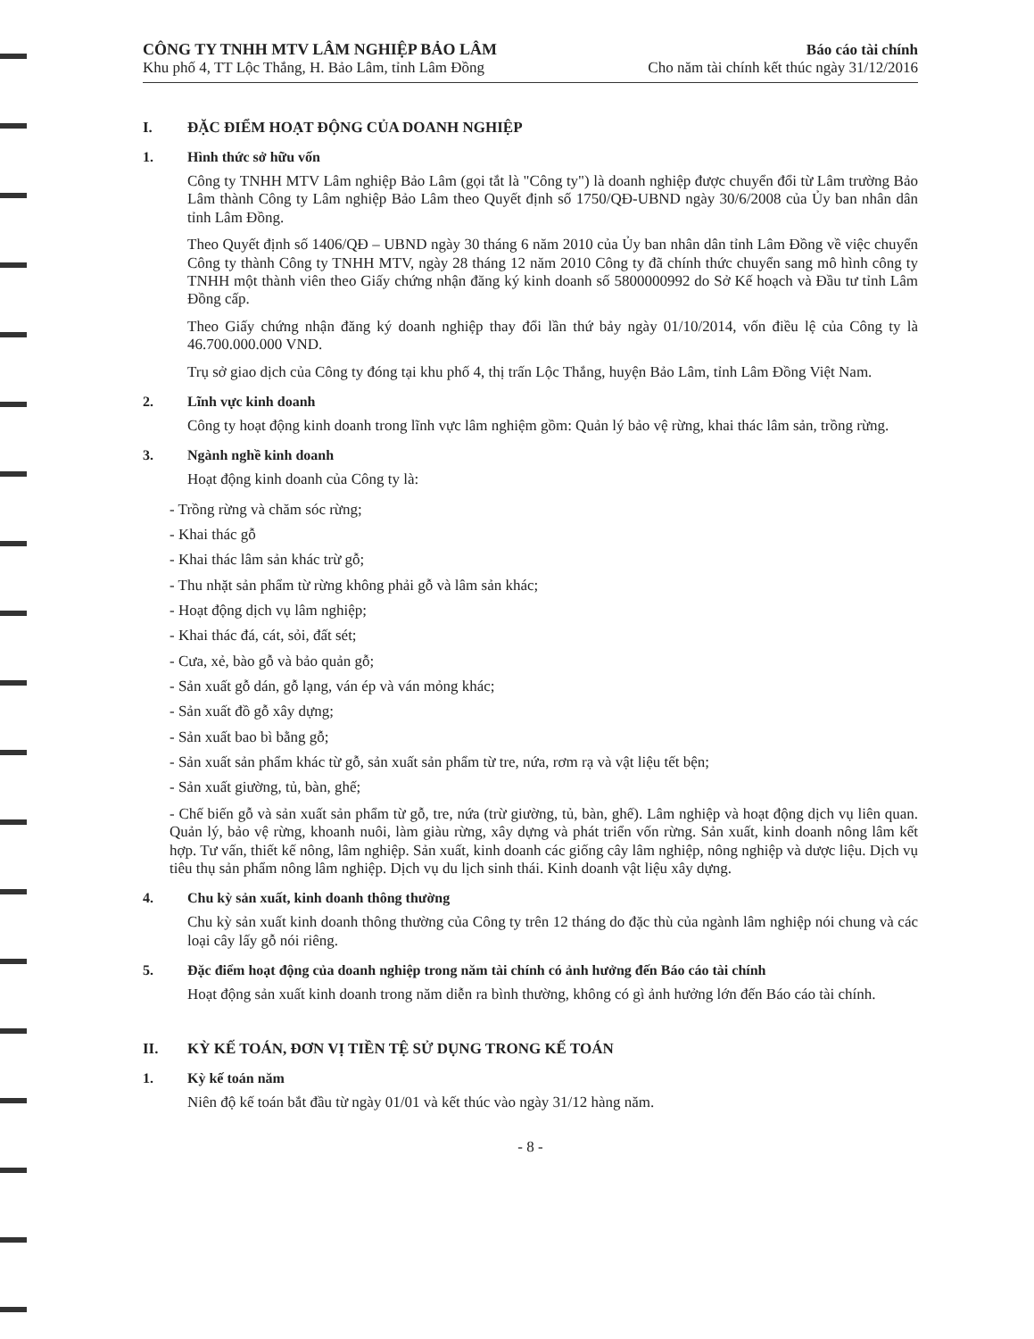CÔNG TY TNHH MTV LÂM NGHIỆP BẢO LÂM
Khu phố 4, TT Lộc Thắng, H. Bảo Lâm, tỉnh Lâm Đồng
Báo cáo tài chính
Cho năm tài chính kết thúc ngày 31/12/2016
I. ĐẶC ĐIỂM HOẠT ĐỘNG CỦA DOANH NGHIỆP
1. Hình thức sở hữu vốn
Công ty TNHH MTV Lâm nghiệp Bảo Lâm (gọi tắt là "Công ty") là doanh nghiệp được chuyển đổi từ Lâm trường Bảo Lâm thành Công ty Lâm nghiệp Bảo Lâm theo Quyết định số 1750/QĐ-UBND ngày 30/6/2008 của Ủy ban nhân dân tỉnh Lâm Đồng.
Theo Quyết định số 1406/QĐ – UBND ngày 30 tháng 6 năm 2010 của Ủy ban nhân dân tỉnh Lâm Đồng về việc chuyển Công ty thành Công ty TNHH MTV, ngày 28 tháng 12 năm 2010 Công ty đã chính thức chuyển sang mô hình công ty TNHH một thành viên theo Giấy chứng nhận đăng ký kinh doanh số 5800000992 do Sở Kế hoạch và Đầu tư tỉnh Lâm Đồng cấp.
Theo Giấy chứng nhận đăng ký doanh nghiệp thay đổi lần thứ bảy ngày 01/10/2014, vốn điều lệ của Công ty là 46.700.000.000 VND.
Trụ sở giao dịch của Công ty đóng tại khu phố 4, thị trấn Lộc Thắng, huyện Bảo Lâm, tỉnh Lâm Đồng Việt Nam.
2. Lĩnh vực kinh doanh
Công ty hoạt động kinh doanh trong lĩnh vực lâm nghiệm gồm: Quản lý bảo vệ rừng, khai thác lâm sản, trồng rừng.
3. Ngành nghề kinh doanh
Hoạt động kinh doanh của Công ty là:
- Trồng rừng và chăm sóc rừng;
- Khai thác gỗ
- Khai thác lâm sản khác trừ gỗ;
- Thu nhặt sản phẩm từ rừng không phải gỗ và lâm sản khác;
- Hoạt động dịch vụ lâm nghiệp;
- Khai thác đá, cát, sỏi, đất sét;
- Cưa, xẻ, bào gỗ và bảo quản gỗ;
- Sản xuất gỗ dán, gỗ lạng, ván ép và ván mỏng khác;
- Sản xuất đồ gỗ xây dựng;
- Sản xuất bao bì bằng gỗ;
- Sản xuất sản phẩm khác từ gỗ, sản xuất sản phẩm từ tre, nứa, rơm rạ và vật liệu tết bện;
- Sản xuất giường, tủ, bàn, ghế;
- Chế biến gỗ và sản xuất sản phẩm từ gỗ, tre, nứa (trừ giường, tủ, bàn, ghế). Lâm nghiệp và hoạt động dịch vụ liên quan. Quản lý, bảo vệ rừng, khoanh nuôi, làm giàu rừng, xây dựng và phát triển vốn rừng. Sản xuất, kinh doanh nông lâm kết hợp. Tư vấn, thiết kế nông, lâm nghiệp. Sản xuất, kinh doanh các giống cây lâm nghiệp, nông nghiệp và dược liệu. Dịch vụ tiêu thụ sản phẩm nông lâm nghiệp. Dịch vụ du lịch sinh thái. Kinh doanh vật liệu xây dựng.
4. Chu kỳ sản xuất, kinh doanh thông thường
Chu kỳ sản xuất kinh doanh thông thường của Công ty trên 12 tháng do đặc thù của ngành lâm nghiệp nói chung và các loại cây lấy gỗ nói riêng.
5. Đặc điểm hoạt động của doanh nghiệp trong năm tài chính có ảnh hưởng đến Báo cáo tài chính
Hoạt động sản xuất kinh doanh trong năm diễn ra bình thường, không có gì ảnh hưởng lớn đến Báo cáo tài chính.
II. KỲ KẾ TOÁN, ĐƠN VỊ TIỀN TỆ SỬ DỤNG TRONG KẾ TOÁN
1. Kỳ kế toán năm
Niên độ kế toán bắt đầu từ ngày 01/01 và kết thúc vào ngày 31/12 hàng năm.
- 8 -